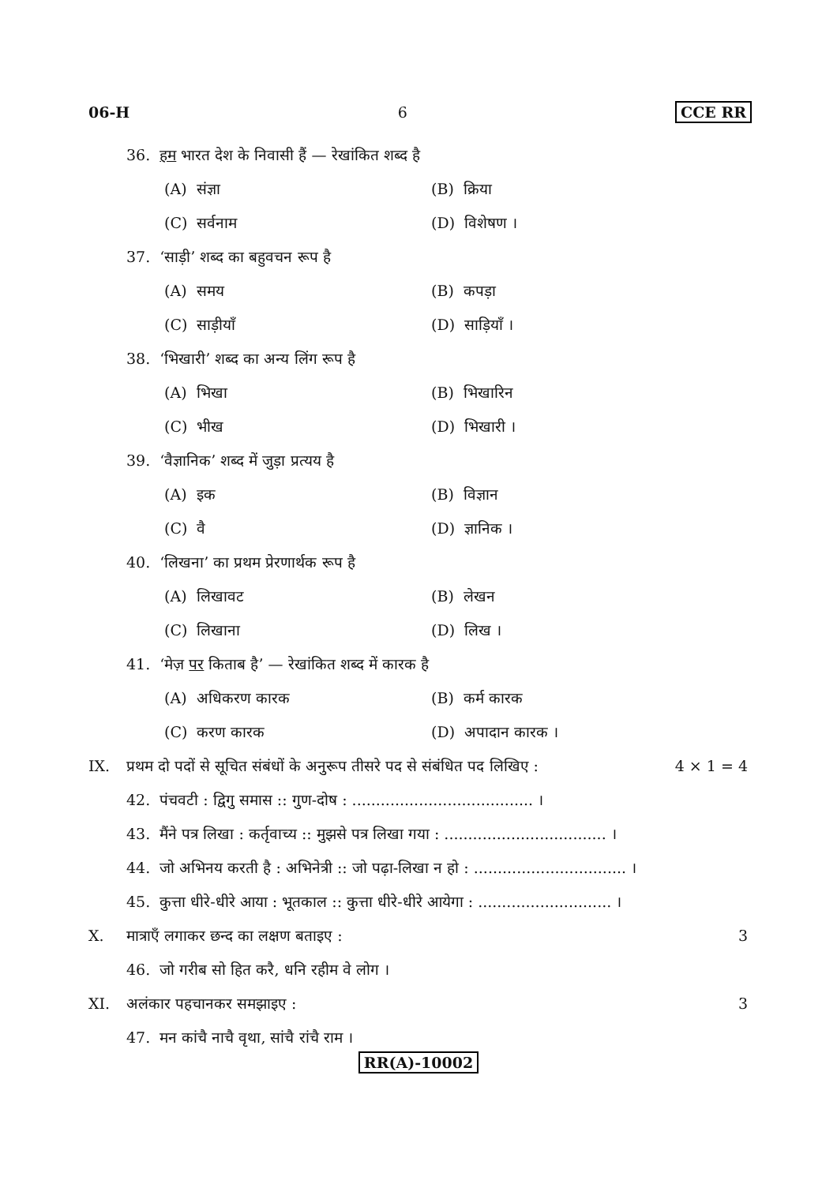06-H 6 CCE RR
36. हम भारत देश के निवासी हैं — रेखांकित शब्द है
(A) संज्ञा (B) क्रिया
(C) सर्वनाम (D) विशेषण ।
37. ‘साड़ी’ शब्द का बहुवचन रूप है
(A) समय (B) कपड़ा
(C) साड़ीयाँ (D) साड़ियाँ ।
38. ‘भिखारी’ शब्द का अन्य लिंग रूप है
(A) भिखा (B) भिखारिन
(C) भीख (D) भिखारी ।
39. ‘वैज्ञानिक’ शब्द में जुड़ा प्रत्यय है
(A) इक (B) विज्ञान
(C) वै (D) ज्ञानिक ।
40. ‘लिखना’ का प्रथम प्रेरणार्थक रूप है
(A) लिखावट (B) लेखन
(C) लिखाना (D) लिख ।
41. ‘मेज़ पर किताब है’ — रेखांकित शब्द में कारक है
(A) अधिकरण कारक (B) कर्म कारक
(C) करण कारक (D) अपादान कारक ।
IX. प्रथम दो पदों से सूचित संबंधों के अनुरूप तीसरे पद से संबंधित पद लिखिए : 4 × 1 = 4
42. पंचवटी : द्विगु समास :: गुण-दोष : ...................................... ।
43. मैंने पत्र लिखा : कर्तृवाच्य :: मुझसे पत्र लिखा गया : .................................. ।
44. जो अभिनय करती है : अभिनेत्री :: जो पढ़ा-लिखा न हो : ................................ ।
45. कुत्ता धीरे-धीरे आया : भूतकाल :: कुत्ता धीरे-धीरे आयेगा : ............................ ।
X. मात्राएँ लगाकर छन्द का लक्षण बताइए : 3
46. जो गरीब सो हित करै, धनि रहीम वे लोग ।
XI. अलंकार पहचानकर समझाइए : 3
47. मन कांचै नाचै वृथा, सांचै रांचै राम ।
RR(A)-10002